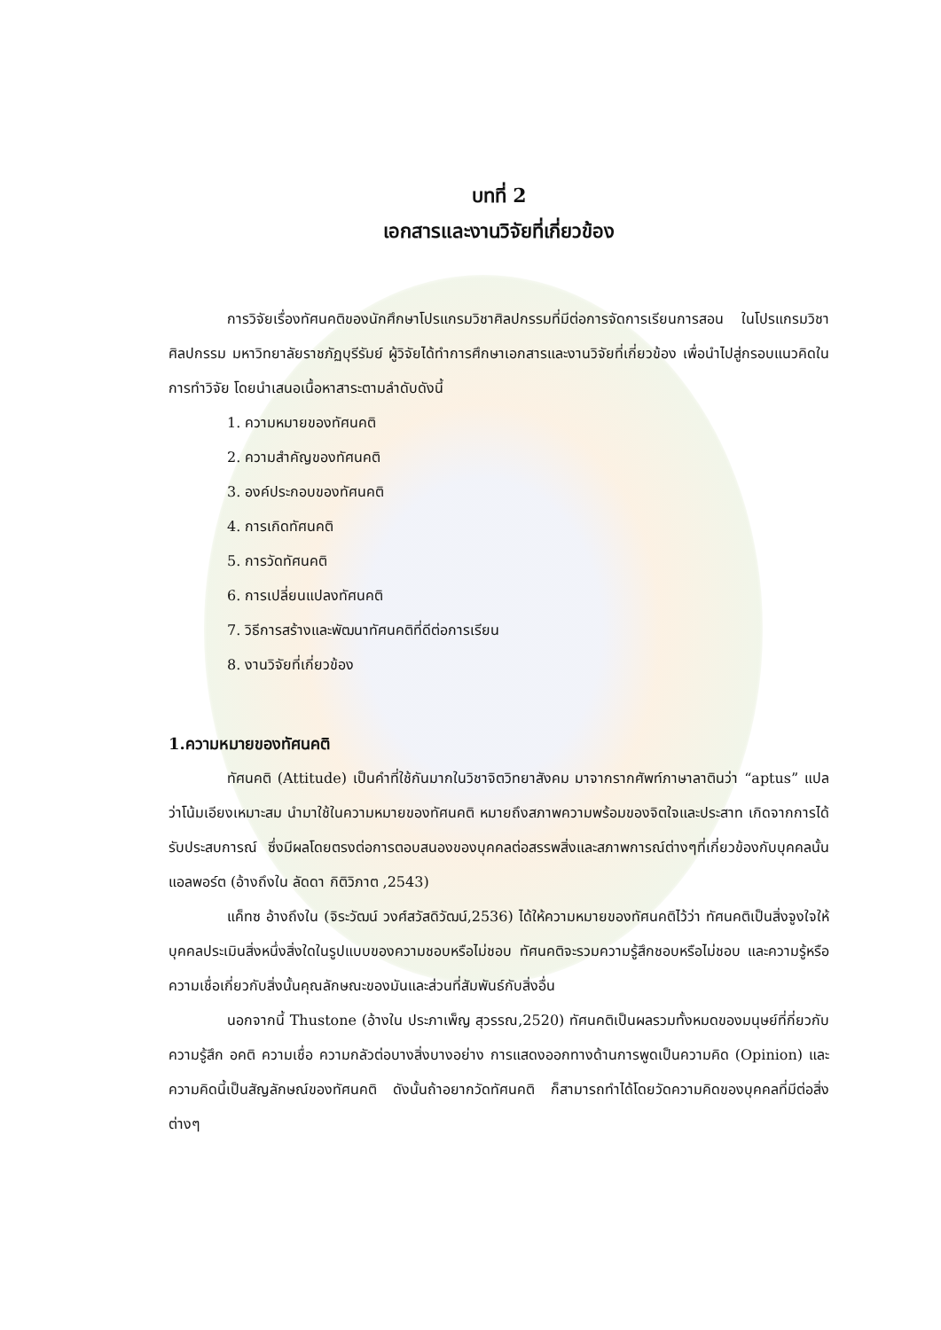บทที่ 2
เอกสารและงานวิจัยที่เกี่ยวข้อง
การวิจัยเรื่องทัศนคติของนักศึกษาโปรแกรมวิชาศิลปกรรมที่มีต่อการจัดการเรียนการสอน ในโปรแกรมวิชาศิลปกรรม มหาวิทยาลัยราชภัฏบุรีรัมย์ ผู้วิจัยได้ทำการศึกษาเอกสารและงานวิจัยที่เกี่ยวข้อง เพื่อนำไปสู่กรอบแนวคิดในการทำวิจัย โดยนำเสนอเนื้อหาสาระตามลำดับดังนี้
1. ความหมายของทัศนคติ
2. ความสำคัญของทัศนคติ
3. องค์ประกอบของทัศนคติ
4. การเกิดทัศนคติ
5. การวัดทัศนคติ
6. การเปลี่ยนแปลงทัศนคติ
7. วิธีการสร้างและพัฒนาทัศนคติที่ดีต่อการเรียน
8. งานวิจัยที่เกี่ยวข้อง
1.ความหมายของทัศนคติ
ทัศนคติ (Attitude) เป็นคำที่ใช้กันมากในวิชาจิตวิทยาสังคม มาจากรากศัพท์ภาษาลาตินว่า “aptus” แปลว่าโน้มเอียงเหมาะสม นำมาใช้ในความหมายของทัศนคติ หมายถึงสภาพความพร้อมของจิตใจและประสาท เกิดจากการได้รับประสบการณ์ ซึ่งมีผลโดยตรงต่อการตอบสนองของบุคคลต่อสรรพสิ่งและสภาพการณ์ต่างๆที่เกี่ยวข้องกับบุคคลนั้น แอลพอร์ต (อ้างถึงใน ลัดดา กิติวิภาต ,2543)
แค็ทซ อ้างถึงใน (จิระวัฒน์ วงศ์สวัสดิวัฒน์,2536) ได้ให้ความหมายของทัศนคติไว้ว่า ทัศนคติเป็นสิ่งจูงใจให้บุคคลประเมินสิ่งหนึ่งสิ่งใดในรูปแบบของความชอบหรือไม่ชอบ ทัศนคติจะรวมความรู้สึกชอบหรือไม่ชอบ และความรู้หรือความเชื่อเกี่ยวกับสิ่งนั้นคุณลักษณะของมันและส่วนที่สัมพันธ์กับสิ่งอื่น
นอกจากนี้ Thustone (อ้างใน ประภาเพ็ญ สุวรรณ,2520) ทัศนคติเป็นผลรวมทั้งหมดของมนุษย์ที่กี่ยวกับความรู้สึก อคติ ความเชื่อ ความกลัวต่อบางสิ่งบางอย่าง การแสดงออกทางด้านการพูดเป็นความคิด (Opinion) และความคิดนี้เป็นสัญลักษณ์ของทัศนคติ ดังนั้นถ้าอยากวัดทัศนคติ ก็สามารถทำได้โดยวัดความคิดของบุคคลที่มีต่อสิ่งต่างๆ